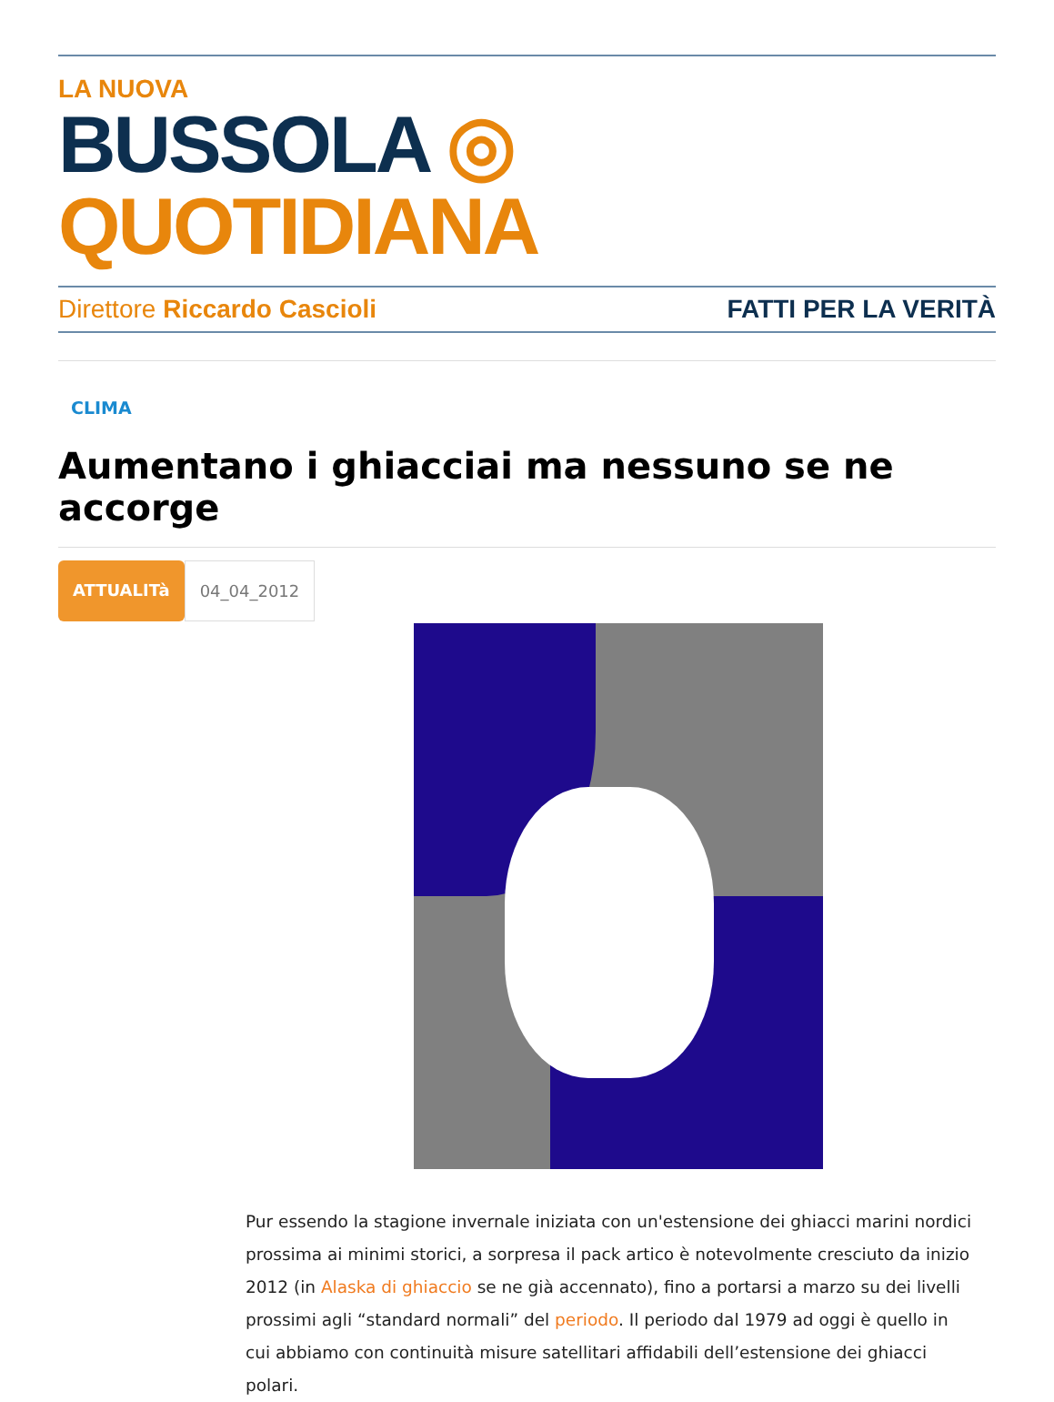LA NUOVA
BUSSOLA ◎ QUOTIDIANA
Direttore Riccardo Cascioli FATTI PER LA VERITÀ
CLIMA
Aumentano i ghiacciai ma nessuno se ne accorge
ATTUALITà 04_04_2012
Pur essendo la stagione invernale iniziata con un'estensione dei ghiacci marini nordici prossima ai minimi storici, a sorpresa il pack artico è notevolmente cresciuto da inizio 2012 (in Alaska di ghiaccio se ne già accennato), fino a portarsi a marzo su dei livelli prossimi agli “standard normali” del periodo. Il periodo dal 1979 ad oggi è quello in cui abbiamo con continuità misure satellitari affidabili dell’estensione dei ghiacci polari.